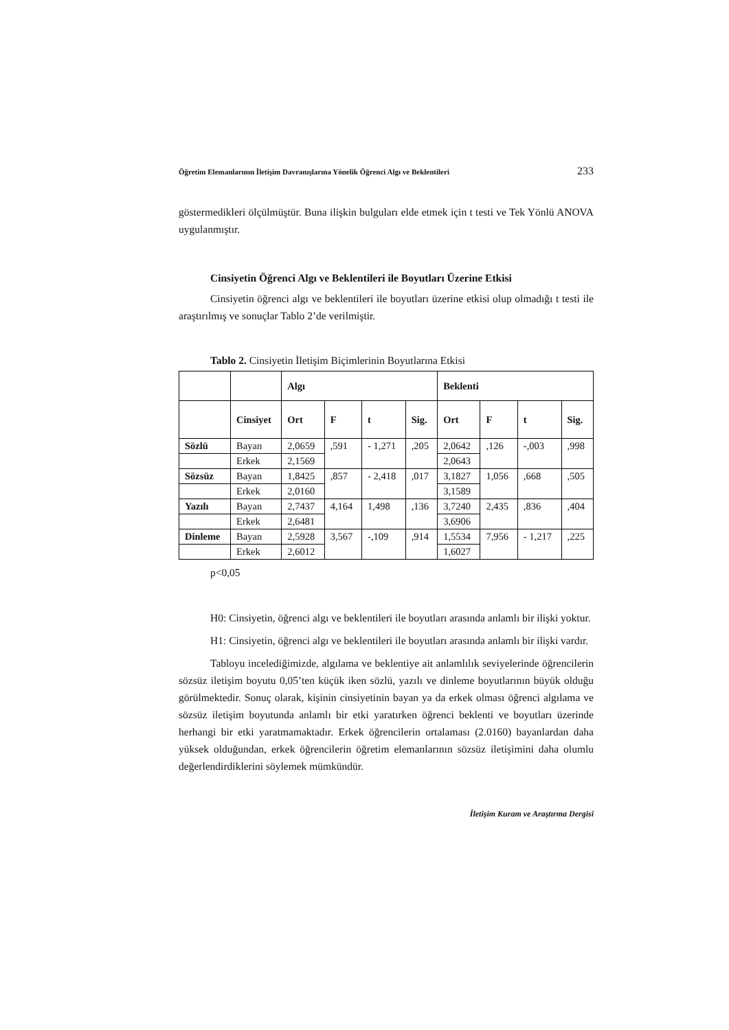Öğretim Elemanlarının İletişim Davranışlarına Yönelik Öğrenci Algı ve Beklentileri 233
göstermedikleri ölçülmüştür. Buna ilişkin bulguları elde etmek için t testi ve Tek Yönlü ANOVA uygulanmıştır.
Cinsiyetin Öğrenci Algı ve Beklentileri ile Boyutları Üzerine Etkisi
Cinsiyetin öğrenci algı ve beklentileri ile boyutları üzerine etkisi olup olmadığı t testi ile araştırılmış ve sonuçlar Tablo 2’de verilmiştir.
Tablo 2. Cinsiyetin İletişim Biçimlerinin Boyutlarına Etkisi
| | | Algı | | | | Beklenti | | | |
| --- | --- | --- | --- | --- | --- | --- | --- | --- | --- |
| | Cinsiyet | Ort | F | t | Sig. | Ort | F | t | Sig. |
| Sözlü | Bayan | 2,0659 | ,591 | - 1,271 | ,205 | 2,0642 | ,126 | -,003 | ,998 |
| | Erkek | 2,1569 | | | | 2,0643 | | | |
| Sözsüz | Bayan | 1,8425 | ,857 | - 2,418 | ,017 | 3,1827 | 1,056 | ,668 | ,505 |
| | Erkek | 2,0160 | | | | 3,1589 | | | |
| Yazılı | Bayan | 2,7437 | 4,164 | 1,498 | ,136 | 3,7240 | 2,435 | ,836 | ,404 |
| | Erkek | 2,6481 | | | | 3,6906 | | | |
| Dinleme | Bayan | 2,5928 | 3,567 | -,109 | ,914 | 1,5534 | 7,956 | - 1,217 | ,225 |
| | Erkek | 2,6012 | | | | 1,6027 | | | |
p<0,05
H0: Cinsiyetin, öğrenci algı ve beklentileri ile boyutları arasında anlamlı bir ilişki yoktur.
H1: Cinsiyetin, öğrenci algı ve beklentileri ile boyutları arasında anlamlı bir ilişki vardır.
Tabloyu incelediğimizde, algılama ve beklentiye ait anlamlılık seviyelerinde öğrencilerin sözsüz iletişim boyutu 0,05’ten küçük iken sözlü, yazılı ve dinleme boyutlarının büyük olduğu görülmektedir. Sonuç olarak, kişinin cinsiyetinin bayan ya da erkek olması öğrenci algılama ve sözsüz iletişim boyutunda anlamlı bir etki yaratırken öğrenci beklenti ve boyutları üzerinde herhangi bir etki yaratmamaktadır. Erkek öğrencilerin ortalaması (2.0160) bayanlardan daha yüksek olduğundan, erkek öğrencilerin öğretim elemanlarının sözsüz iletişimini daha olumlu değerlendirdiklerini söylemek mümkündür.
İletişim Kuram ve Araştırma Dergisi